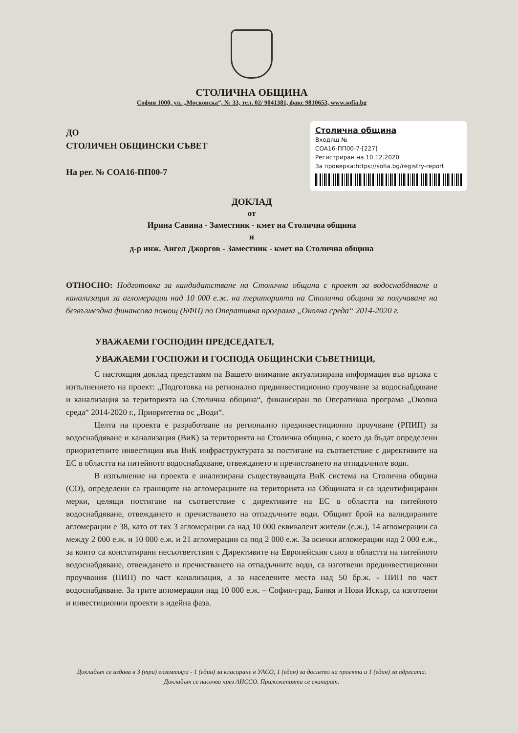СТОЛИЧНА ОБЩИНА
София 1000, ул. „Московска“, № 33, тел. 02/ 9041381, факс 9810653, www.sofia.bg
ДО
СТОЛИЧЕН ОБЩИНСКИ СЪВЕТ
На рег. № СОА16-ПП00-7
Столична община
Входящ №
СОА16-ПП00-7-[227]
Регистриран на 10.12.2020
За проверка:https://sofia.bg/registry-report
ДОКЛАД
от
Ирина Савина - Заместник - кмет на Столична община
и
д-р инж. Ангел Джоргов - Заместник - кмет на Столична община
ОТНОСНО: Подготовка за кандидатстване на Столична община с проект за водоснабдяване и канализация за агломерации над 10 000 е.ж. на територията на Столична община за получаване на безвъзмездна финансова помощ (БФП) по Оперативна програма „Околна среда“ 2014-2020 г.
УВАЖАЕМИ ГОСПОДИН ПРЕДСЕДАТЕЛ,
УВАЖАЕМИ ГОСПОЖИ И ГОСПОДА ОБЩИНСКИ СЪВЕТНИЦИ,
С настоящия доклад представям на Вашето внимание актуализирана информация във връзка с изпълнението на проект: „Подготовка на регионално прединвестиционно проучване за водоснабдяване и канализация за територията на Столична община“, финансиран по Оперативна програма „Околна среда“ 2014-2020 г., Приоритетна ос „Води“.
Целта на проекта е разработване на регионално прединвестиционно проучване (РПИП) за водоснабдяване и канализация (ВиК) за територията на Столична община, с което да бъдат определени приоритетните инвестиции във ВиК инфраструктурата за постигане на съответствие с директивите на ЕС в областта на питейното водоснабдяване, отвеждането и пречистването на отпадъчните води.
В изпълнение на проекта е анализирана съществуващата ВиК система на Столична община (СО), определени са границите на агломерациите на територията на Общината и са идентифицирани мерки, целящи постигане на съответствие с директивите на ЕС в областта на питейното водоснабдяване, отвеждането и пречистването на отпадъчните води. Общият брой на валидираните агломерации е 38, като от тях 3 агломерации са над 10 000 еквивалент жители (е.ж.), 14 агломерации са между 2 000 е.ж. и 10 000 е.ж. и 21 агломерации са под 2 000 е.ж. За всички агломерации над 2 000 е.ж., за които са констатирани несъответствия с Директивите на Европейския съюз в областта на питейното водоснабдяване, отвеждането и пречистването на отпадъчните води, са изготвени прединвестиционни проучвания (ПИП) по част канализация, а за населените места над 50 бр.ж. - ПИП по част водоснабдяване. За трите агломерации над 10 000 е.ж. – София-град, Банкя и Нови Искър, са изготвени и инвестиционни проекти в идейна фаза.
Докладът се издава в 3 (три) екземпляра - 1 (един) за класиране в УАСО, 1 (един) за досието на проекта и 1 (един) за адресата. Докладът се насочва чрез АИССО. Приложенията се сканират.